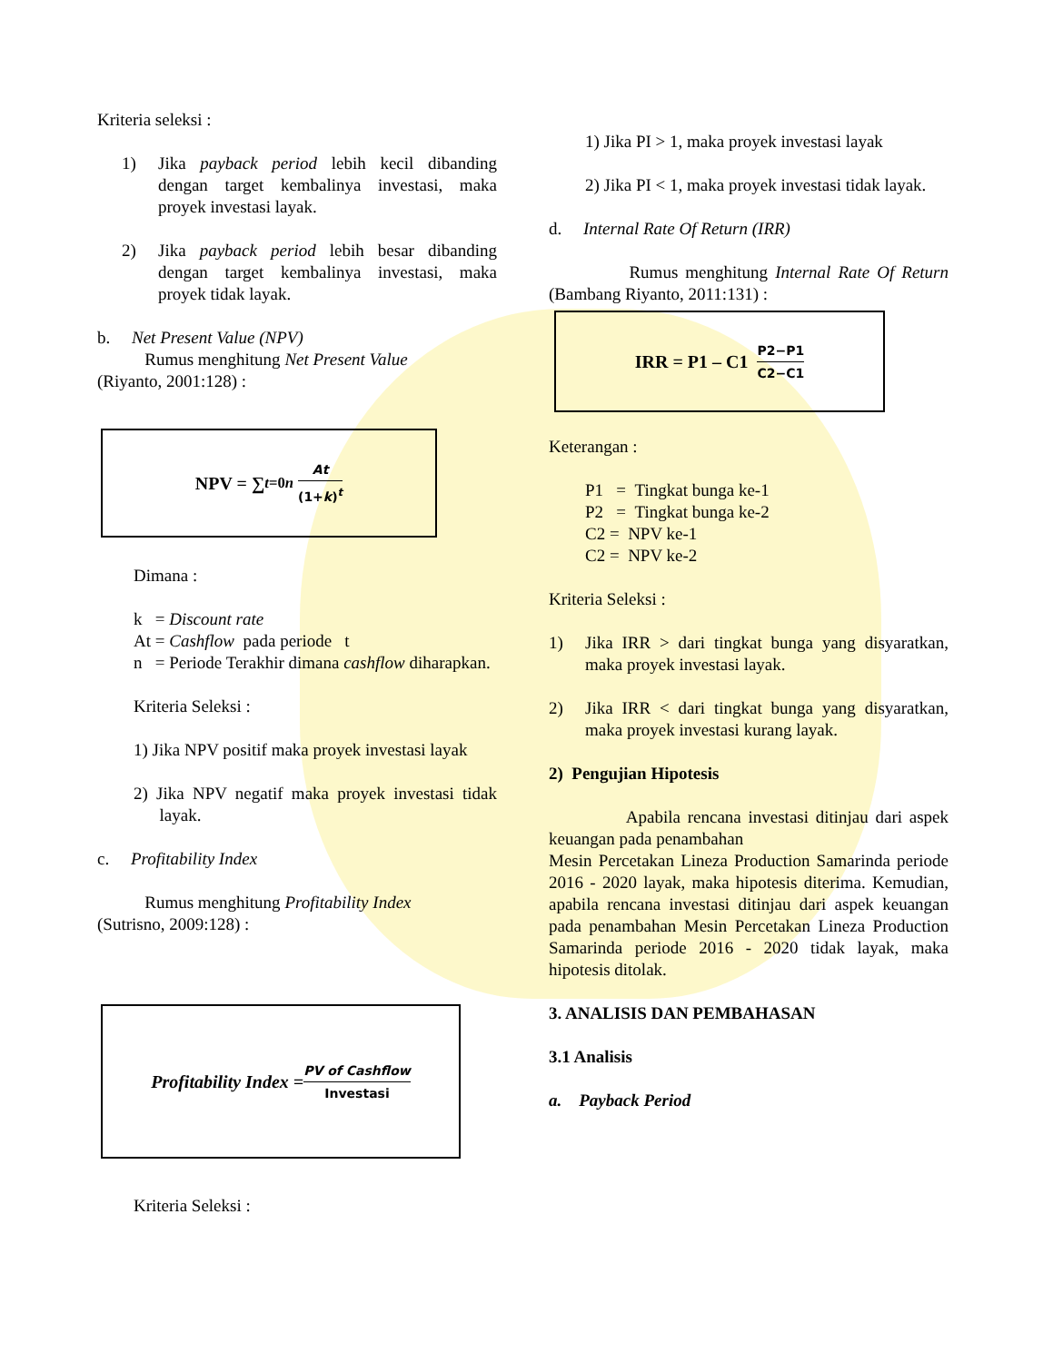Kriteria seleksi :
1) Jika payback period lebih kecil dibanding dengan target kembalinya investasi, maka proyek investasi layak.
2) Jika payback period lebih besar dibanding dengan target kembalinya investasi, maka proyek tidak layak.
b. Net Present Value (NPV)
Rumus menghitung Net Present Value
(Riyanto, 2001:128) :
NPV = ∑<sub>t=0</sub><sup>n</sup> At (1+k)<sup>t</sup>
Dimana :
k = Discount rate
At = Cashflow pada periode t
n = Periode Terakhir dimana cashflow diharapkan.
Kriteria Seleksi :
1) Jika NPV positif maka proyek investasi layak
2) Jika NPV negatif maka proyek investasi tidak layak.
c. Profitability Index
Rumus menghitung Profitability Index
(Sutrisno, 2009:128) :
Profitability Index = PV of Cashflow Investasi
Kriteria Seleksi :
1) Jika PI > 1, maka proyek investasi layak
2) Jika PI < 1, maka proyek investasi tidak layak.
d. Internal Rate Of Return (IRR)
Rumus menghitung Internal Rate Of Return (Bambang Riyanto, 2011:131) :
IRR = P1 – C1 P2−P1 C2−C1
Keterangan :
P1 = Tingkat bunga ke-1
P2 = Tingkat bunga ke-2
C2 = NPV ke-1
C2 = NPV ke-2
Kriteria Seleksi :
1) Jika IRR > dari tingkat bunga yang disyaratkan, maka proyek investasi layak.
2) Jika IRR < dari tingkat bunga yang disyaratkan, maka proyek investasi kurang layak.
2) Pengujian Hipotesis
Apabila rencana investasi ditinjau dari aspek keuangan pada penambahan
Mesin Percetakan Lineza Production Samarinda periode 2016 - 2020 layak, maka hipotesis diterima. Kemudian, apabila rencana investasi ditinjau dari aspek keuangan pada penambahan Mesin Percetakan Lineza Production Samarinda periode 2016 - 2020 tidak layak, maka hipotesis ditolak.
3. ANALISIS DAN PEMBAHASAN
3.1 Analisis
a. Payback Period